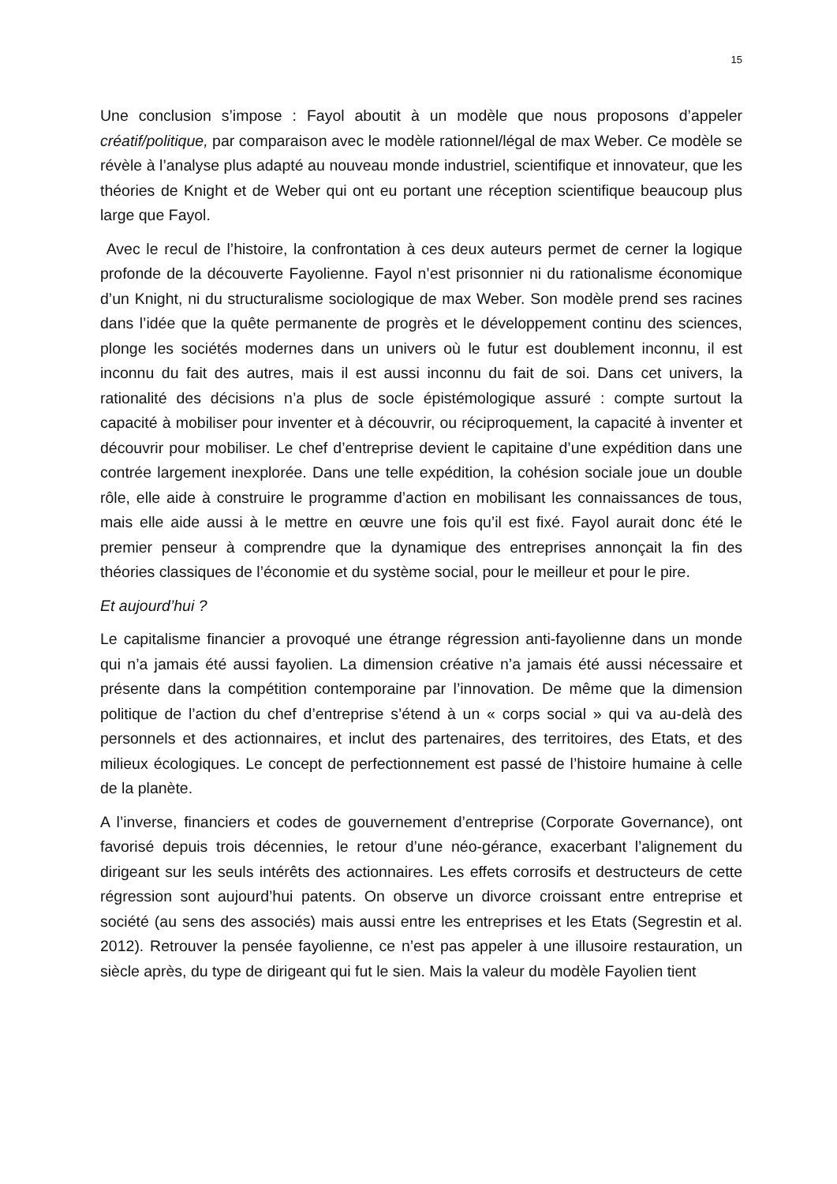15
Une conclusion s’impose : Fayol aboutit à un modèle que nous proposons d’appeler créatif/politique, par comparaison avec le modèle rationnel/légal de max Weber. Ce modèle se révèle à l’analyse plus adapté au nouveau monde industriel, scientifique et innovateur, que les théories de Knight et de Weber qui ont eu portant une réception scientifique beaucoup plus large que Fayol.
Avec le recul de l’histoire, la confrontation à ces deux auteurs permet de cerner la logique profonde de la découverte Fayolienne. Fayol n’est prisonnier ni du rationalisme économique d’un Knight, ni du structuralisme sociologique de max Weber. Son modèle prend ses racines dans l’idée que la quête permanente de progrès et le développement continu des sciences, plonge les sociétés modernes dans un univers où le futur est doublement inconnu, il est inconnu du fait des autres, mais il est aussi inconnu du fait de soi. Dans cet univers, la rationalité des décisions n’a plus de socle épistémologique assuré : compte surtout la capacité à mobiliser pour inventer et à découvrir, ou réciproquement, la capacité à inventer et découvrir pour mobiliser. Le chef d’entreprise devient le capitaine d’une expédition dans une contrée largement inexplorée. Dans une telle expédition, la cohésion sociale joue un double rôle, elle aide à construire le programme d’action en mobilisant les connaissances de tous, mais elle aide aussi à le mettre en œuvre une fois qu’il est fixé. Fayol aurait donc été le premier penseur à comprendre que la dynamique des entreprises annonçait la fin des théories classiques de l’économie et du système social, pour le meilleur et pour le pire.
Et aujourd’hui ?
Le capitalisme financier a provoqué une étrange régression anti-fayolienne dans un monde qui n’a jamais été aussi fayolien. La dimension créative n’a jamais été aussi nécessaire et présente dans la compétition contemporaine par l’innovation. De même que la dimension politique de l’action du chef d’entreprise s’étend à un « corps social » qui va au-delà des personnels et des actionnaires, et inclut des partenaires, des territoires, des Etats, et des milieux écologiques. Le concept de perfectionnement est passé de l’histoire humaine à celle de la planète.
A l’inverse, financiers et codes de gouvernement d’entreprise (Corporate Governance), ont favorisé depuis trois décennies, le retour d’une néo-gérance, exacerbant l’alignement du dirigeant sur les seuls intérêts des actionnaires. Les effets corrosifs et destructeurs de cette régression sont aujourd’hui patents. On observe un divorce croissant entre entreprise et société (au sens des associés) mais aussi entre les entreprises et les Etats (Segrestin et al. 2012). Retrouver la pensée fayolienne, ce n’est pas appeler à une illusoire restauration, un siècle après, du type de dirigeant qui fut le sien. Mais la valeur du modèle Fayolien tient